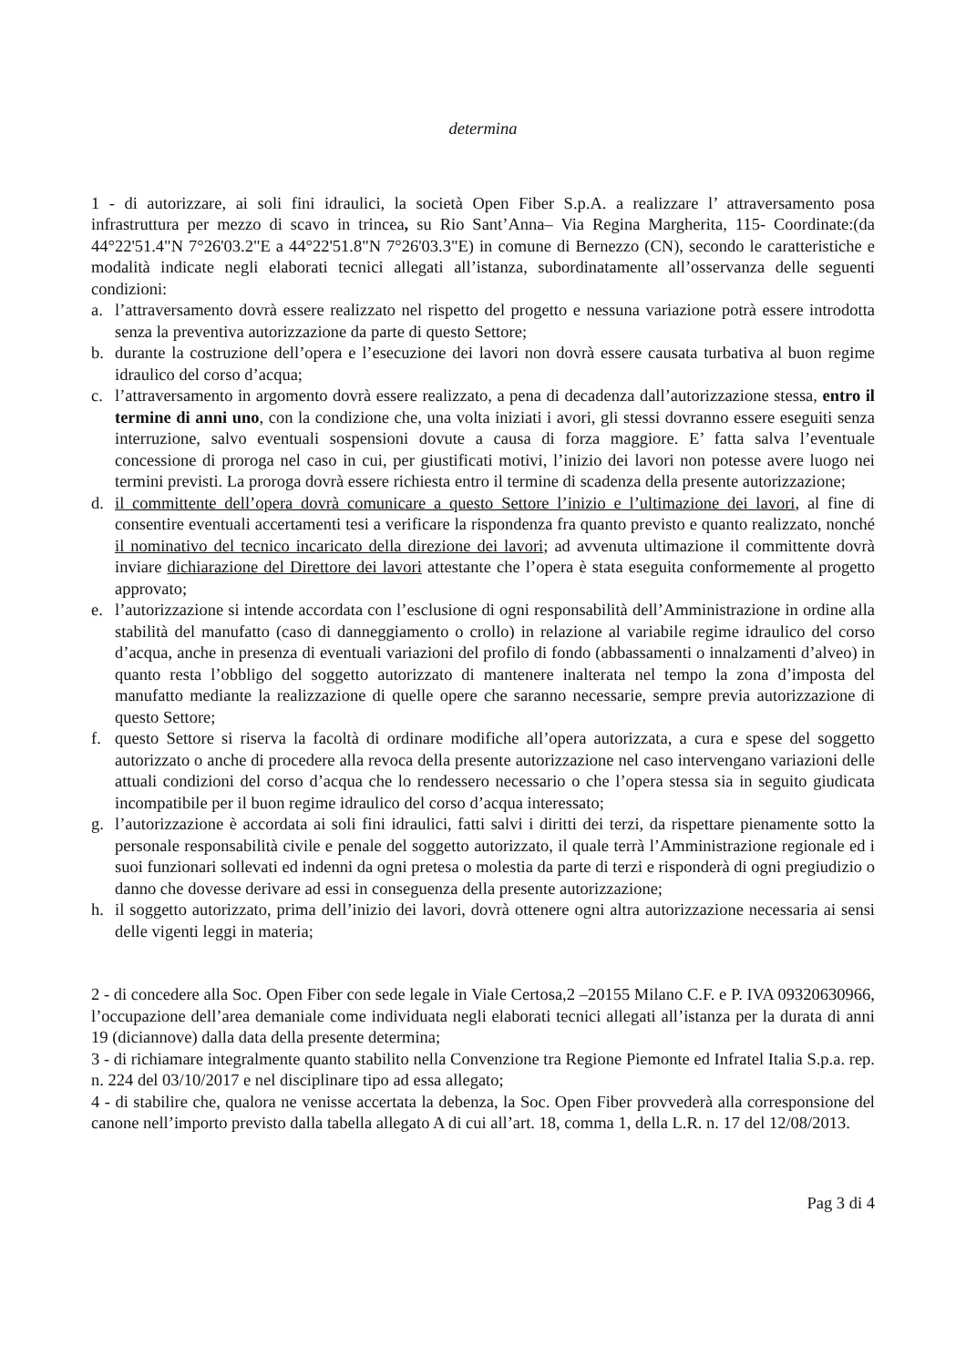determina
1 - di autorizzare, ai soli fini idraulici, la società Open Fiber S.p.A. a realizzare l’ attraversamento posa infrastruttura per mezzo di scavo in trincea, su Rio Sant’Anna– Via Regina Margherita, 115- Coordinate:(da 44°22'51.4"N 7°26'03.2"E a 44°22'51.8"N 7°26'03.3"E) in comune di Bernezzo (CN), secondo le caratteristiche e modalità indicate negli elaborati tecnici allegati all’istanza, subordinatamente all’osservanza delle seguenti condizioni:
a. l’attraversamento dovrà essere realizzato nel rispetto del progetto e nessuna variazione potrà essere introdotta senza la preventiva autorizzazione da parte di questo Settore;
b. durante la costruzione dell’opera e l’esecuzione dei lavori non dovrà essere causata turbativa al buon regime idraulico del corso d’acqua;
c. l’attraversamento in argomento dovrà essere realizzato, a pena di decadenza dall’autorizzazione stessa, entro il termine di anni uno, con la condizione che, una volta iniziati i avori, gli stessi dovranno essere eseguiti senza interruzione, salvo eventuali sospensioni dovute a causa di forza maggiore. E’ fatta salva l’eventuale concessione di proroga nel caso in cui, per giustificati motivi, l’inizio dei lavori non potesse avere luogo nei termini previsti. La proroga dovrà essere richiesta entro il termine di scadenza della presente autorizzazione;
d. il committente dell’opera dovrà comunicare a questo Settore l’inizio e l’ultimazione dei lavori, al fine di consentire eventuali accertamenti tesi a verificare la rispondenza fra quanto previsto e quanto realizzato, nonché il nominativo del tecnico incaricato della direzione dei lavori; ad avvenuta ultimazione il committente dovrà inviare dichiarazione del Direttore dei lavori attestante che l’opera è stata eseguita conformemente al progetto approvato;
e. l’autorizzazione si intende accordata con l’esclusione di ogni responsabilità dell’Amministrazione in ordine alla stabilità del manufatto (caso di danneggiamento o crollo) in relazione al variabile regime idraulico del corso d’acqua, anche in presenza di eventuali variazioni del profilo di fondo (abbassamenti o innalzamenti d’alveo) in quanto resta l’obbligo del soggetto autorizzato di mantenere inalterata nel tempo la zona d’imposta del manufatto mediante la realizzazione di quelle opere che saranno necessarie, sempre previa autorizzazione di questo Settore;
f. questo Settore si riserva la facoltà di ordinare modifiche all’opera autorizzata, a cura e spese del soggetto autorizzato o anche di procedere alla revoca della presente autorizzazione nel caso intervengano variazioni delle attuali condizioni del corso d’acqua che lo rendessero necessario o che l’opera stessa sia in seguito giudicata incompatibile per il buon regime idraulico del corso d’acqua interessato;
g. l’autorizzazione è accordata ai soli fini idraulici, fatti salvi i diritti dei terzi, da rispettare pienamente sotto la personale responsabilità civile e penale del soggetto autorizzato, il quale terrà l’Amministrazione regionale ed i suoi funzionari sollevati ed indenni da ogni pretesa o molestia da parte di terzi e risponderà di ogni pregiudizio o danno che dovesse derivare ad essi in conseguenza della presente autorizzazione;
h. il soggetto autorizzato, prima dell’inizio dei lavori, dovrà ottenere ogni altra autorizzazione necessaria ai sensi delle vigenti leggi in materia;
2 - di concedere alla Soc. Open Fiber con sede legale in Viale Certosa,2 –20155 Milano C.F. e P. IVA 09320630966, l’occupazione dell’area demaniale come individuata negli elaborati tecnici allegati all’istanza per la durata di anni 19 (diciannove) dalla data della presente determina;
3 - di richiamare integralmente quanto stabilito nella Convenzione tra Regione Piemonte ed Infratel Italia S.p.a. rep. n. 224 del 03/10/2017 e nel disciplinare tipo ad essa allegato;
4 - di stabilire che, qualora ne venisse accertata la debenza, la Soc. Open Fiber provvederà alla corresponsione del canone nell’importo previsto dalla tabella allegato A di cui all’art. 18, comma 1, della L.R. n. 17 del 12/08/2013.
Pag 3 di 4